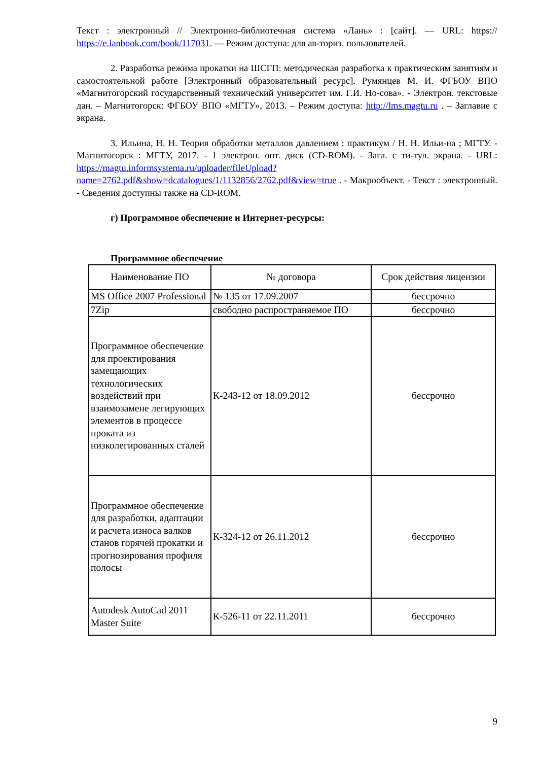Текст : электронный // Электронно-библиотечная система «Лань» : [сайт]. — URL: https:// https://e.lanbook.com/book/117031. — Режим доступа: для ав-ториз. пользователей.
2. Разработка режима прокатки на ШСГП: методическая разработка к практическим занятиям и самостоятельной работе [Электронный образовательный ресурс]. Румянцев М. И. ФГБОУ ВПО «Магнитогорский государственный технический университет им. Г.И. Но-сова». - Электрон. текстовые дан. – Магнитогорск: ФГБОУ ВПО «МГТУ», 2013. – Режим доступа: http://lms.magtu.ru . – Заглавие с экрана.
3. Ильина, Н. Н. Теория обработки металлов давлением : практикум / Н. Н. Ильи-на ; МГТУ. - Магнитогорск : МГТУ, 2017. - 1 электрон. опт. диск (CD-ROM). - Загл. с ти-тул. экрана. - URL: https://magtu.informsystema.ru/uploader/fileUpload?name=2762.pdf&show=dcatalogues/1/1132856/2762.pdf&view=true . - Макрообъект. - Текст : электронный. - Сведения доступны также на CD-ROM.
г) Программное обеспечение и Интернет-ресурсы:
Программное обеспечение
| Наименование ПО | № договора | Срок действия лицензии |
| --- | --- | --- |
| MS Office 2007 Professional | № 135 от 17.09.2007 | бессрочно |
| 7Zip | свободно распространяемое ПО | бессрочно |
| Программное обеспечение для проектирования замещающих технологических воздействий при взаимозамене легирующих элементов в процессе проката из низколегированных сталей | К-243-12 от 18.09.2012 | бессрочно |
| Программное обеспечение для разработки, адаптации и расчета износа валков станов горячей прокатки и прогнозирования профиля полосы | К-324-12 от 26.11.2012 | бессрочно |
| Autodesk AutoCad 2011 Master Suite | К-526-11 от 22.11.2011 | бессрочно |
9